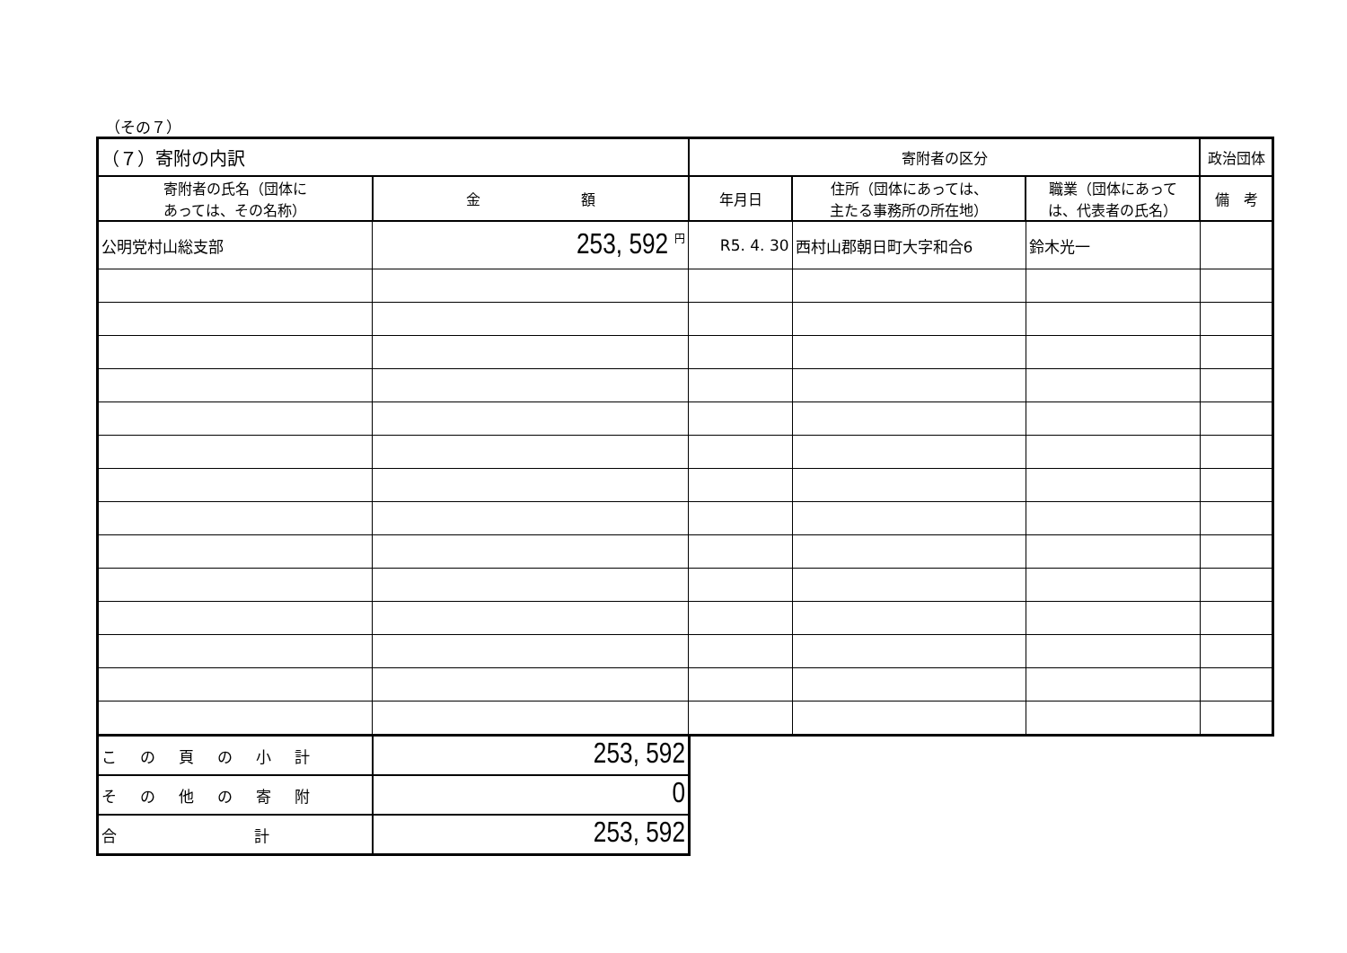（その７）
| （７）寄附の内訳 | | 寄附者の区分 | | | 政治団体 |
| --- | --- | --- | --- | --- | --- |
| 寄附者の氏名（団体に あっては、その名称） | 金 額 | 年月日 | 住所（団体にあっては、 主たる事務所の所在地） | 職業（団体にあって は、代表者の氏名） | 備 考 |
| 公明党村山総支部 | 253, 592 <sup>円</sup> | R5. 4. 30 | 西村山郡朝日町大字和合6 | 鈴木光一 | |
| この頁の小計 | 253, 592 |
| その他の寄附 | 0 |
| 合 計 | 253, 592 |